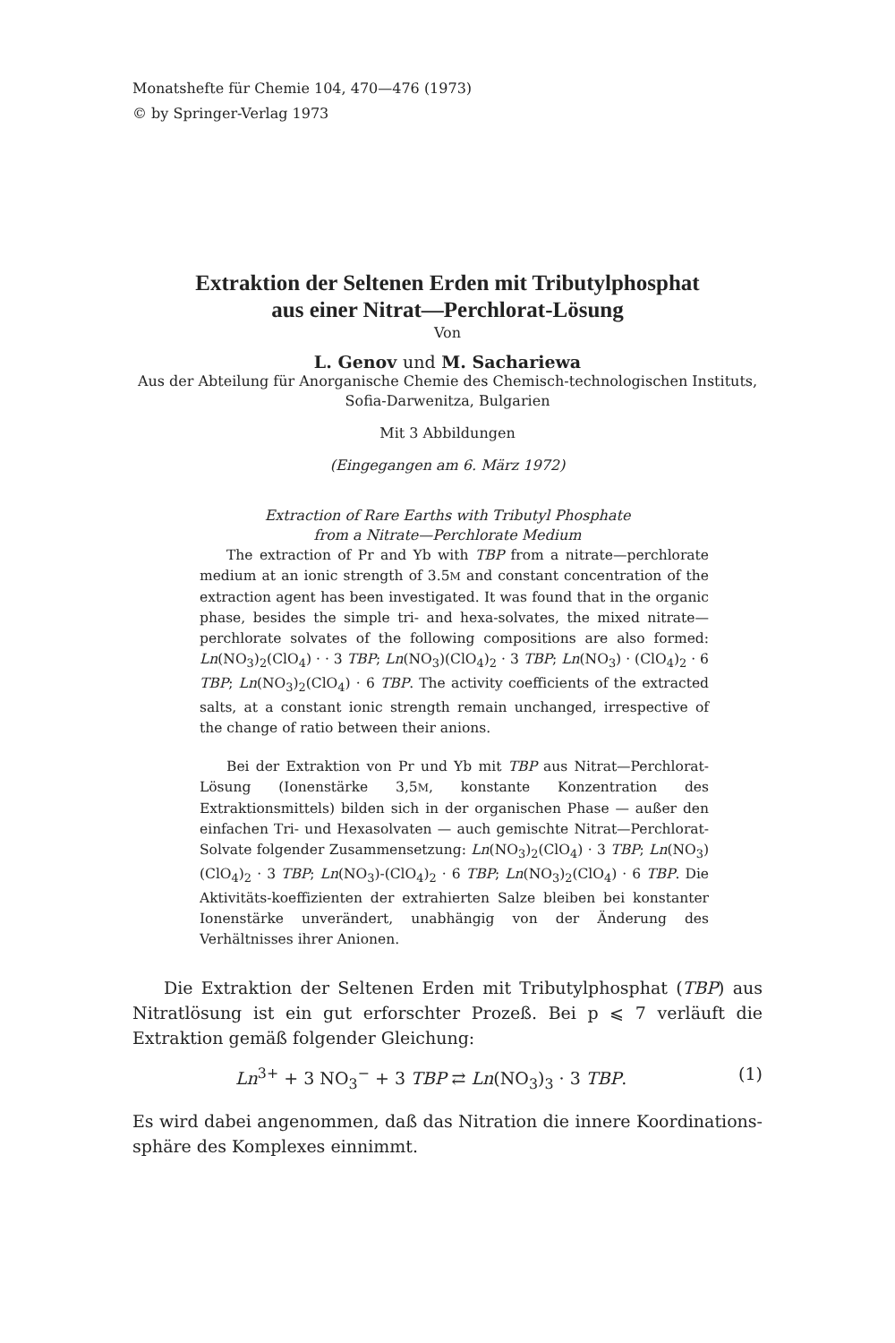Monatshefte für Chemie 104, 470—476 (1973)
© by Springer-Verlag 1973
Extraktion der Seltenen Erden mit Tributylphosphat
aus einer Nitrat—Perchlorat-Lösung
Von
L. Genov und M. Sachariewa
Aus der Abteilung für Anorganische Chemie des Chemisch-technologischen Instituts, Sofia-Darwenitza, Bulgarien
Mit 3 Abbildungen
(Eingegangen am 6. März 1972)
Extraction of Rare Earths with Tributyl Phosphate
from a Nitrate—Perchlorate Medium
The extraction of Pr and Yb with TBP from a nitrate—perchlorate medium at an ionic strength of 3.5M and constant concentration of the extraction agent has been investigated. It was found that in the organic phase, besides the simple tri- and hexa-solvates, the mixed nitrate—perchlorate solvates of the following compositions are also formed: Ln(NO<sub>3</sub>)<sub>2</sub>(ClO<sub>4</sub>) · · 3 TBP; Ln(NO<sub>3</sub>)(ClO<sub>4</sub>)<sub>2</sub> · 3 TBP; Ln(NO<sub>3</sub>) · (ClO<sub>4</sub>)<sub>2</sub> · 6 TBP; Ln(NO<sub>3</sub>)<sub>2</sub>(ClO<sub>4</sub>) · 6 TBP. The activity coefficients of the extracted salts, at a constant ionic strength remain unchanged, irrespective of the change of ratio between their anions.
Bei der Extraktion von Pr und Yb mit TBP aus Nitrat—Perchlorat-Lösung (Ionenstärke 3,5M, konstante Konzentration des Extraktionsmittels) bilden sich in der organischen Phase — außer den einfachen Tri- und Hexasolvaten — auch gemischte Nitrat—Perchlorat-Solvate folgender Zusammensetzung: Ln(NO<sub>3</sub>)<sub>2</sub>(ClO<sub>4</sub>) · 3 TBP; Ln(NO<sub>3</sub>)(ClO<sub>4</sub>)<sub>2</sub> · 3 TBP; Ln(NO<sub>3</sub>)-(ClO<sub>4</sub>)<sub>2</sub> · 6 TBP; Ln(NO<sub>3</sub>)<sub>2</sub>(ClO<sub>4</sub>) · 6 TBP. Die Aktivitäts-koeffizienten der extrahierten Salze bleiben bei konstanter Ionenstärke unverändert, unabhängig von der Änderung des Verhältnisses ihrer Anionen.
Die Extraktion der Seltenen Erden mit Tributylphosphat (TBP) aus Nitratlösung ist ein gut erforschter Prozeß. Bei p ⩽ 7 verläuft die Extraktion gemäß folgender Gleichung:
Ln<sup>3+</sup> + 3 NO<sub>3</sub><sup>−</sup> + 3 TBP ⇄ Ln(NO<sub>3</sub>)<sub>3</sub> · 3 TBP. (1)
Es wird dabei angenommen, daß das Nitration die innere Koordinations-sphäre des Komplexes einnimmt.